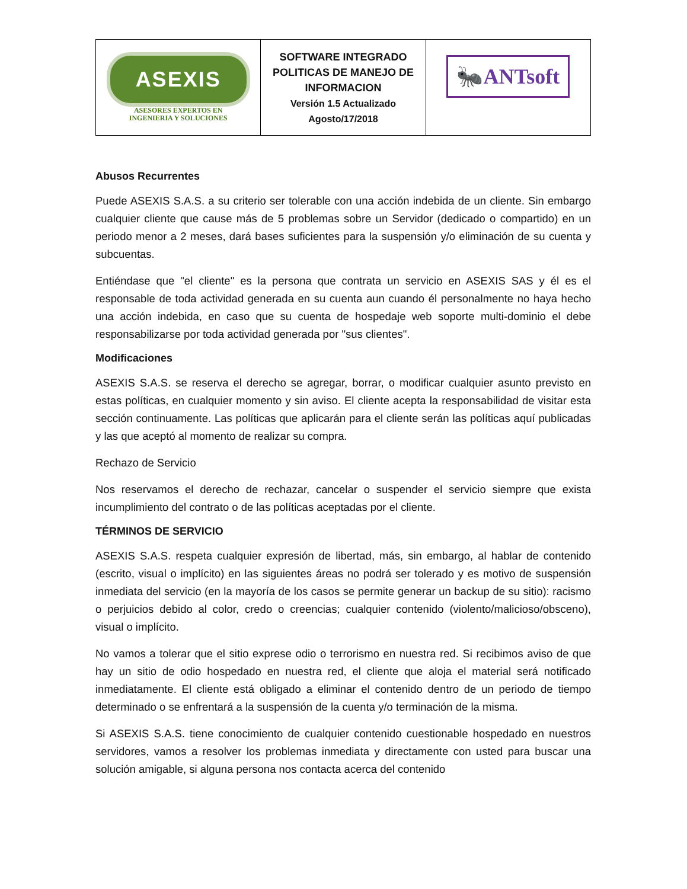| ASEXIS ASESORES EXPERTOS EN INGENIERIA Y SOLUCIONES | SOFTWARE INTEGRADO POLITICAS DE MANEJO DE INFORMACION Versión 1.5 Actualizado Agosto/17/2018 | 🐜ANTsoft |
Abusos Recurrentes
Puede ASEXIS S.A.S. a su criterio ser tolerable con una acción indebida de un cliente. Sin embargo cualquier cliente que cause más de 5 problemas sobre un Servidor (dedicado o compartido) en un periodo menor a 2 meses, dará bases suficientes para la suspensión y/o eliminación de su cuenta y subcuentas.
Entiéndase que "el cliente" es la persona que contrata un servicio en ASEXIS SAS y él es el responsable de toda actividad generada en su cuenta aun cuando él personalmente no haya hecho una acción indebida, en caso que su cuenta de hospedaje web soporte multi-dominio el debe responsabilizarse por toda actividad generada por "sus clientes".
Modificaciones
ASEXIS S.A.S. se reserva el derecho se agregar, borrar, o modificar cualquier asunto previsto en estas políticas, en cualquier momento y sin aviso. El cliente acepta la responsabilidad de visitar esta sección continuamente. Las políticas que aplicarán para el cliente serán las políticas aquí publicadas y las que aceptó al momento de realizar su compra.
Rechazo de Servicio
Nos reservamos el derecho de rechazar, cancelar o suspender el servicio siempre que exista incumplimiento del contrato o de las políticas aceptadas por el cliente.
TÉRMINOS DE SERVICIO
ASEXIS S.A.S. respeta cualquier expresión de libertad, más, sin embargo, al hablar de contenido (escrito, visual o implícito) en las siguientes áreas no podrá ser tolerado y es motivo de suspensión inmediata del servicio (en la mayoría de los casos se permite generar un backup de su sitio): racismo o perjuicios debido al color, credo o creencias; cualquier contenido (violento/malicioso/obsceno), visual o implícito.
No vamos a tolerar que el sitio exprese odio o terrorismo en nuestra red. Si recibimos aviso de que hay un sitio de odio hospedado en nuestra red, el cliente que aloja el material será notificado inmediatamente. El cliente está obligado a eliminar el contenido dentro de un periodo de tiempo determinado o se enfrentará a la suspensión de la cuenta y/o terminación de la misma.
Si ASEXIS S.A.S. tiene conocimiento de cualquier contenido cuestionable hospedado en nuestros servidores, vamos a resolver los problemas inmediata y directamente con usted para buscar una solución amigable, si alguna persona nos contacta acerca del contenido